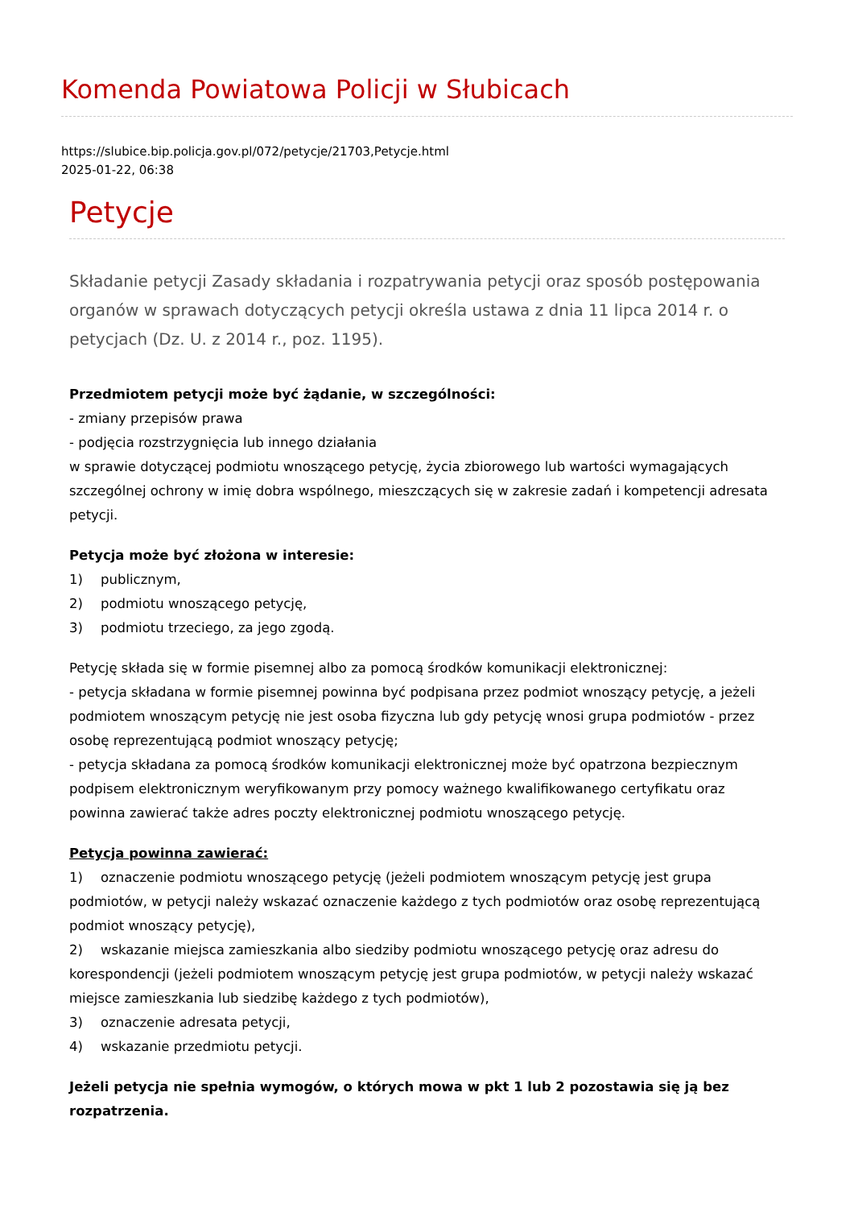Komenda Powiatowa Policji w Słubicach
https://slubice.bip.policja.gov.pl/072/petycje/21703,Petycje.html
2025-01-22, 06:38
Petycje
Składanie petycji Zasady składania i rozpatrywania petycji oraz sposób postępowania organów w sprawach dotyczących petycji określa ustawa z dnia 11 lipca 2014 r. o petycjach (Dz. U. z 2014 r., poz. 1195).
Przedmiotem petycji może być żądanie, w szczególności:
- zmiany przepisów prawa
- podjęcia rozstrzygnięcia lub innego działania
w sprawie dotyczącej podmiotu wnoszącego petycję, życia zbiorowego lub wartości wymagających szczególnej ochrony w imię dobra wspólnego, mieszczących się w zakresie zadań i kompetencji adresata petycji.
Petycja może być złożona w interesie:
1) publicznym,
2) podmiotu wnoszącego petycję,
3) podmiotu trzeciego, za jego zgodą.
Petycję składa się w formie pisemnej albo za pomocą środków komunikacji elektronicznej:
- petycja składana w formie pisemnej powinna być podpisana przez podmiot wnoszący petycję, a jeżeli podmiotem wnoszącym petycję nie jest osoba fizyczna lub gdy petycję wnosi grupa podmiotów - przez osobę reprezentującą podmiot wnoszący petycję;
- petycja składana za pomocą środków komunikacji elektronicznej może być opatrzona bezpiecznym podpisem elektronicznym weryfikowanym przy pomocy ważnego kwalifikowanego certyfikatu oraz powinna zawierać także adres poczty elektronicznej podmiotu wnoszącego petycję.
Petycja powinna zawierać:
1) oznaczenie podmiotu wnoszącego petycję (jeżeli podmiotem wnoszącym petycję jest grupa podmiotów, w petycji należy wskazać oznaczenie każdego z tych podmiotów oraz osobę reprezentującą podmiot wnoszący petycję),
2) wskazanie miejsca zamieszkania albo siedziby podmiotu wnoszącego petycję oraz adresu do korespondencji (jeżeli podmiotem wnoszącym petycję jest grupa podmiotów, w petycji należy wskazać miejsce zamieszkania lub siedzibę każdego z tych podmiotów),
3) oznaczenie adresata petycji,
4) wskazanie przedmiotu petycji.
Jeżeli petycja nie spełnia wymogów, o których mowa w pkt 1 lub 2 pozostawia się ją bez rozpatrzenia.